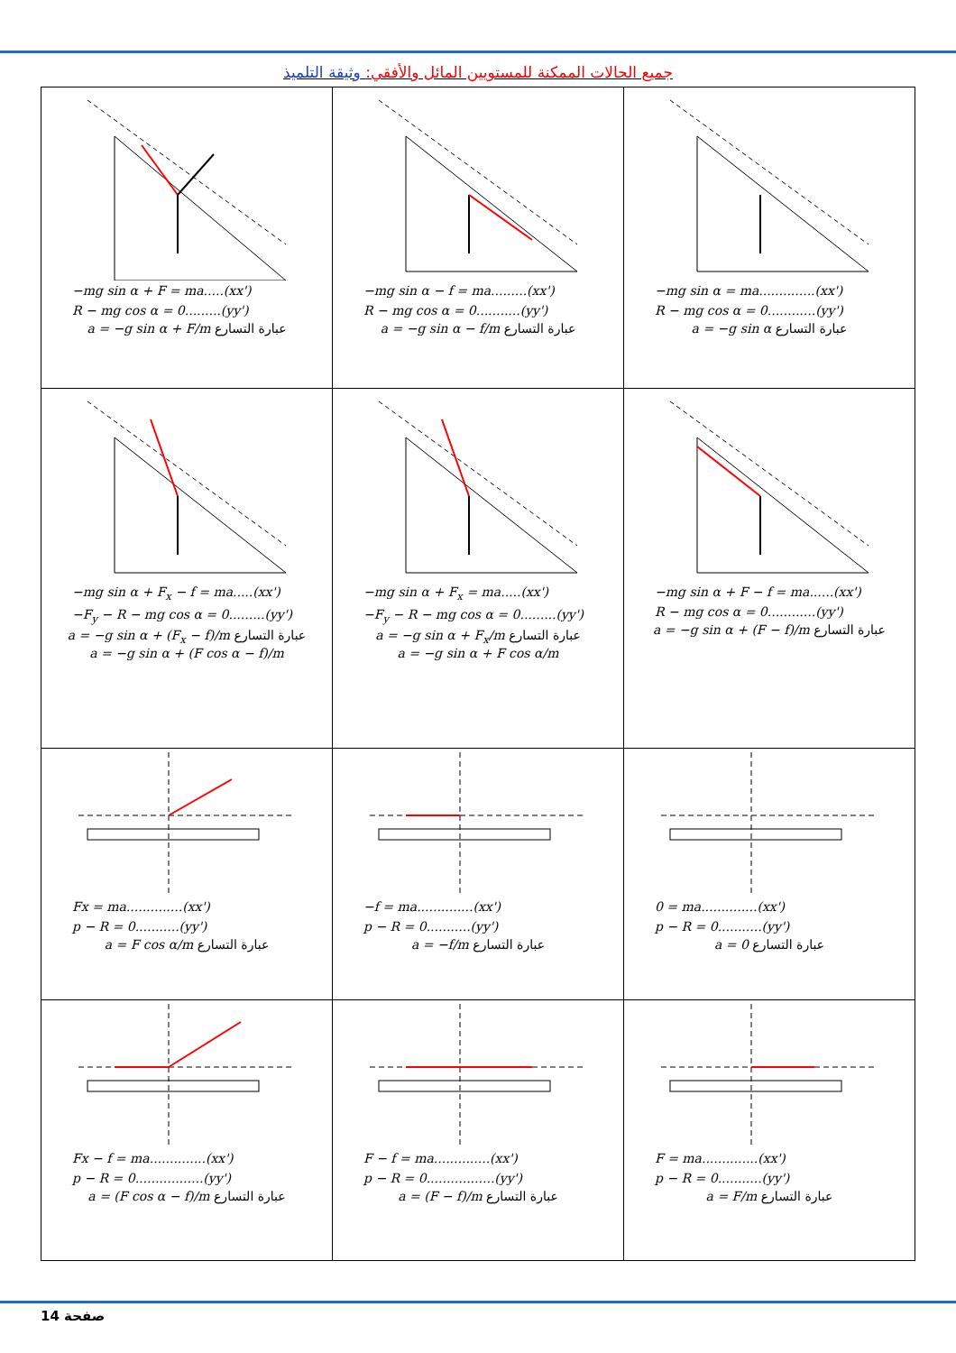جميع الحالات الممكنة للمستويين المائل والأفقي: وثيقة التلميذ
| −mg sin α + F = ma.....(xx') R − mg cos α = 0.........(yy') a = −g sin α + F/m عبارة التسارع | −mg sin α − f = ma.........(xx') R − mg cos α = 0...........(yy') a = −g sin α − f/m عبارة التسارع | −mg sin α = ma..............(xx') R − mg cos α = 0............(yy') a = −g sin α عبارة التسارع |
| −mg sin α + F<sub>x</sub> − f = ma.....(xx') −F<sub>y</sub> − R − mg cos α = 0.........(yy') a = −g sin α + (F<sub>x</sub> − f)/m عبارة التسارع a = −g sin α + (F cos α − f)/m | −mg sin α + F<sub>x</sub> = ma.....(xx') −F<sub>y</sub> − R − mg cos α = 0.........(yy') a = −g sin α + F<sub>x</sub>/m عبارة التسارع a = −g sin α + F cos α/m | −mg sin α + F − f = ma......(xx') R − mg cos α = 0............(yy') a = −g sin α + (F − f)/m عبارة التسارع |
| Fx = ma..............(xx') p − R = 0...........(yy') a = F cos α/m عبارة التسارع | −f = ma..............(xx') p − R = 0...........(yy') a = −f/m عبارة التسارع | 0 = ma..............(xx') p − R = 0...........(yy') a = 0 عبارة التسارع |
| Fx − f = ma..............(xx') p − R = 0.................(yy') a = (F cos α − f)/m عبارة التسارع | F − f = ma..............(xx') p − R = 0.................(yy') a = (F − f)/m عبارة التسارع | F = ma..............(xx') p − R = 0...........(yy') a = F/m عبارة التسارع |
14 صفحة